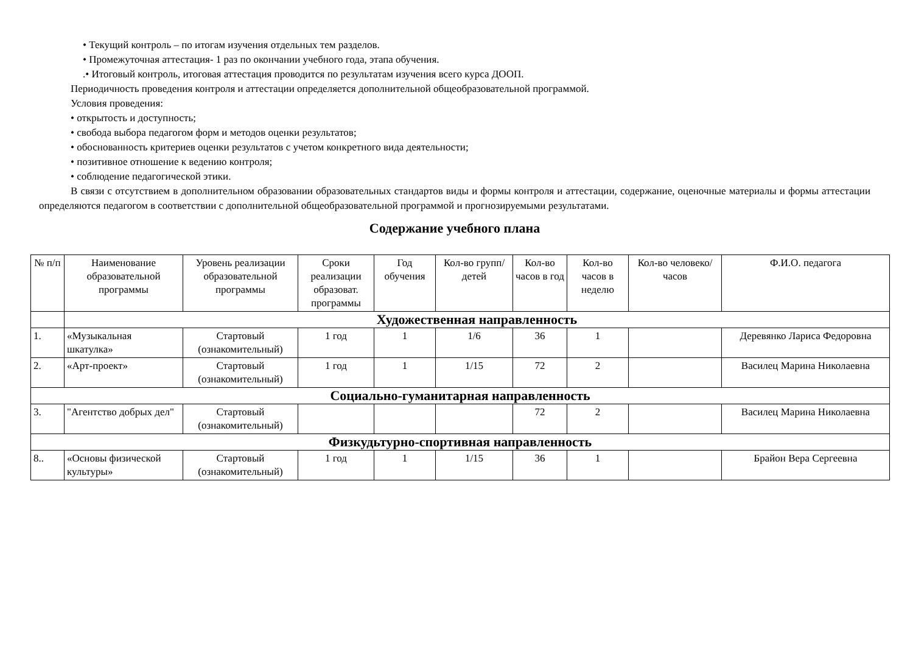• Текущий контроль – по итогам изучения отдельных тем разделов.
• Промежуточная аттестация- 1 раз по окончании учебного года, этапа обучения.
.• Итоговый контроль, итоговая аттестация проводится по результатам изучения всего курса ДООП.
Периодичность проведения контроля и аттестации определяется дополнительной общеобразовательной программой.
Условия проведения:
• открытость и доступность;
• свобода выбора педагогом форм и методов оценки результатов;
• обоснованность критериев оценки результатов с учетом конкретного вида деятельности;
• позитивное отношение к ведению контроля;
• соблюдение педагогической этики.
В связи с отсутствием в дополнительном образовании образовательных стандартов виды и формы контроля и аттестации, содержание, оценочные материалы и формы аттестации определяются педагогом в соответствии с дополнительной общеобразовательной программой и прогнозируемыми результатами.
Содержание учебного плана
| № п/п | Наименование образовательной программы | Уровень реализации образовательной программы | Сроки реализации образоват. программы | Год обучения | Кол-во групп/детей | Кол-во часов в год | Кол-во часов в неделю | Кол-во человеко/часов | Ф.И.О. педагога |
| --- | --- | --- | --- | --- | --- | --- | --- | --- | --- |
| | Художественная направленность | | | | | | | | |
| 1. | «Музыкальная шкатулка» | Стартовый (ознакомительный) | 1 год | 1 | 1/6 | 36 | 1 | | Деревянко Лариса Федоровна |
| 2. | «Арт-проект» | Стартовый (ознакомительный) | 1 год | 1 | 1/15 | 72 | 2 | | Василец Марина Николаевна |
| Социально-гуманитарная направленность | | | | | | | | | |
| 3. | "Агентство добрых дел" | Стартовый (ознакомительный) | | | | 72 | 2 | | Василец Марина Николаевна |
| Физкудьтурно-спортивная направленность | | | | | | | | | |
| 8.. | «Основы физической культуры» | Стартовый (ознакомительный) | 1 год | 1 | 1/15 | 36 | 1 | | Брайон Вера Сергеевна |